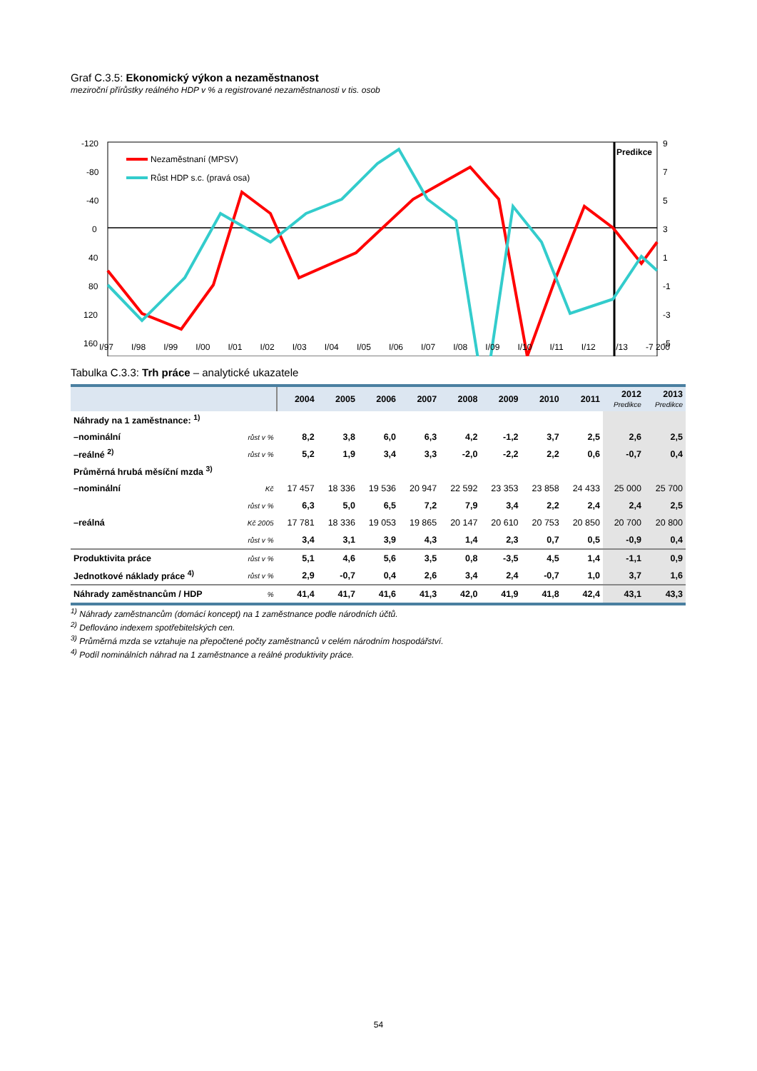Graf C.3.5: Ekonomický výkon a nezaměstnanost
meziroční přírůstky reálného HDP v % a registrované nezaměstnanosti v tis. osob
-120
-80
-40
0
40
80
120
160
Predikce
9
7
5
3
1
-1
-3
-5
Nezaměstnaní (MPSV)
Růst HDP s.c. (pravá osa)
I/97 I/98 I/99 I/00 I/01 I/02 I/03 I/04 I/05 I/06 I/07 I/08 I/09 I/10 I/11 I/12 I/13 -7 200
Tabulka C.3.3: Trh práce – analytické ukazatele
| | | 2004 | 2005 | 2006 | 2007 | 2008 | 2009 | 2010 | 2011 | 2012 Predikce | 2013 Predikce |
| --- | --- | --- | --- | --- | --- | --- | --- | --- | --- | --- | --- |
| Náhrady na 1 zaměstnance: <sup>1)</sup> | | | | | | | | | | | |
| –nominální | růst v % | 8,2 | 3,8 | 6,0 | 6,3 | 4,2 | -1,2 | 3,7 | 2,5 | 2,6 | 2,5 |
| –reálné <sup>2)</sup> | růst v % | 5,2 | 1,9 | 3,4 | 3,3 | -2,0 | -2,2 | 2,2 | 0,6 | -0,7 | 0,4 |
| Průměrná hrubá měsíční mzda <sup>3)</sup> | | | | | | | | | | | |
| –nominální | Kč | 17 457 | 18 336 | 19 536 | 20 947 | 22 592 | 23 353 | 23 858 | 24 433 | 25 000 | 25 700 |
| | růst v % | 6,3 | 5,0 | 6,5 | 7,2 | 7,9 | 3,4 | 2,2 | 2,4 | 2,4 | 2,5 |
| –reálná | Kč 2005 | 17 781 | 18 336 | 19 053 | 19 865 | 20 147 | 20 610 | 20 753 | 20 850 | 20 700 | 20 800 |
| | růst v % | 3,4 | 3,1 | 3,9 | 4,3 | 1,4 | 2,3 | 0,7 | 0,5 | -0,9 | 0,4 |
| Produktivita práce | růst v % | 5,1 | 4,6 | 5,6 | 3,5 | 0,8 | -3,5 | 4,5 | 1,4 | -1,1 | 0,9 |
| Jednotkové náklady práce <sup>4)</sup> | růst v % | 2,9 | -0,7 | 0,4 | 2,6 | 3,4 | 2,4 | -0,7 | 1,0 | 3,7 | 1,6 |
| Náhrady zaměstnancům / HDP | % | 41,4 | 41,7 | 41,6 | 41,3 | 42,0 | 41,9 | 41,8 | 42,4 | 43,1 | 43,3 |
<sup>1)</sup> Náhrady zaměstnancům (domácí koncept) na 1 zaměstnance podle národních účtů.
<sup>2)</sup> Deflováno indexem spotřebitelských cen.
<sup>3)</sup> Průměrná mzda se vztahuje na přepočtené počty zaměstnanců v celém národním hospodářství.
<sup>4)</sup> Podíl nominálních náhrad na 1 zaměstnance a reálné produktivity práce.
54